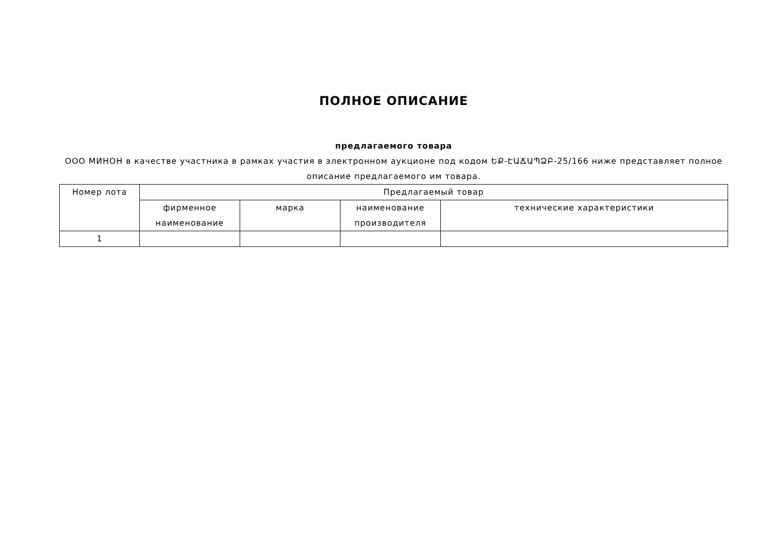ПОЛНОЕ ОПИСАНИЕ
предлагаемого товара
ООО МИНОН в качестве участника в рамках участия в электронном аукционе под кодом ԵՔ-ԷԱՃԱՊՁԲ-25/166 ниже представляет полное описание предлагаемого им товара.
| Номер лота | Предлагаемый товар | | | |
| --- | --- | --- | --- | --- |
| | фирменное наименование | марка | наименование производителя | технические характеристики |
| 1 | | | | |